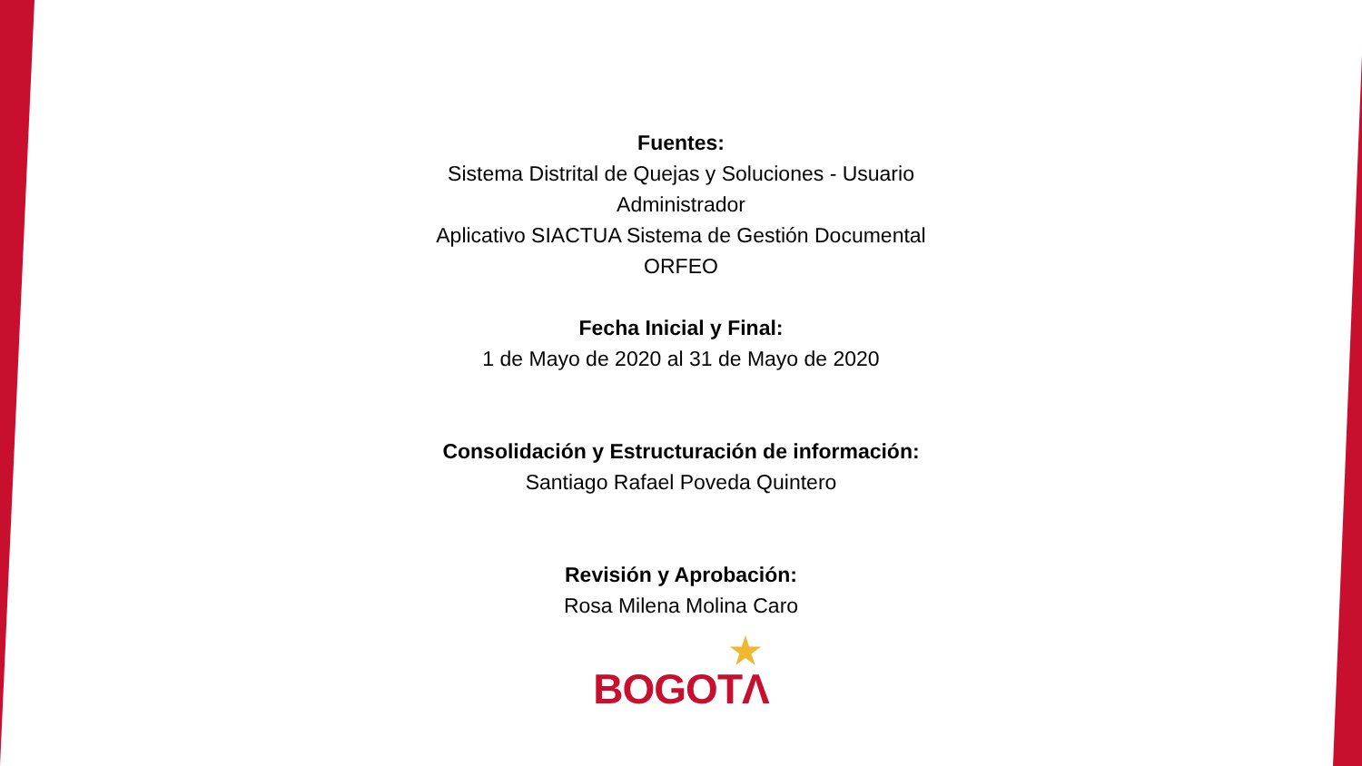Fuentes:
Sistema Distrital de Quejas y Soluciones - Usuario Administrador
Aplicativo SIACTUA Sistema de Gestión Documental ORFEO
Fecha Inicial y Final:
1 de Mayo de 2020 al 31 de Mayo de 2020
Consolidación y Estructuración de información:
Santiago Rafael Poveda Quintero
Revisión y Aprobación:
Rosa Milena Molina Caro
★
BOGOTΛ